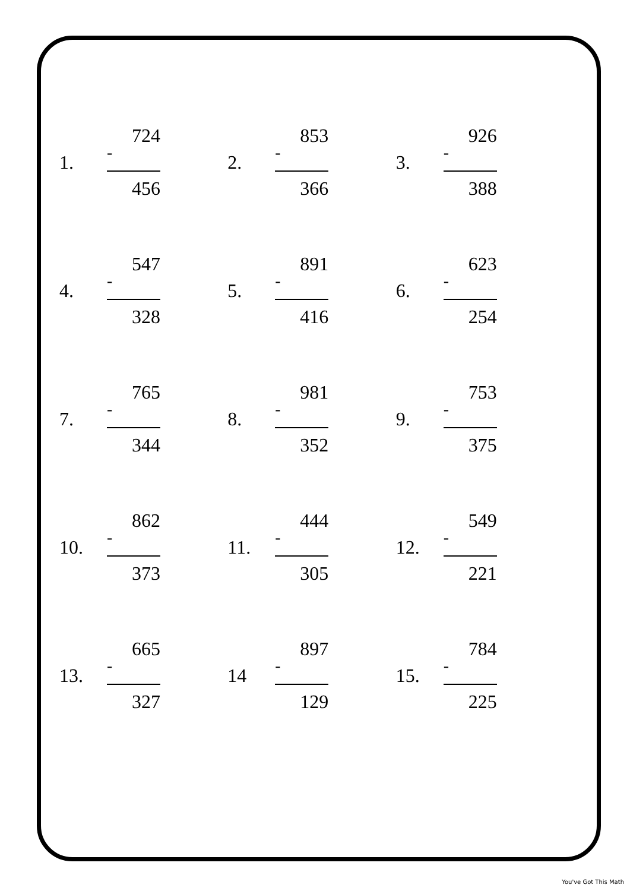1.
724
-
456
2.
853
-
366
3.
926
-
388
4.
547
-
328
5.
891
-
416
6.
623
-
254
7.
765
-
344
8.
981
-
352
9.
753
-
375
10.
862
-
373
11.
444
-
305
12.
549
-
221
13.
665
-
327
14
897
-
129
15.
784
-
225
You've Got This Math